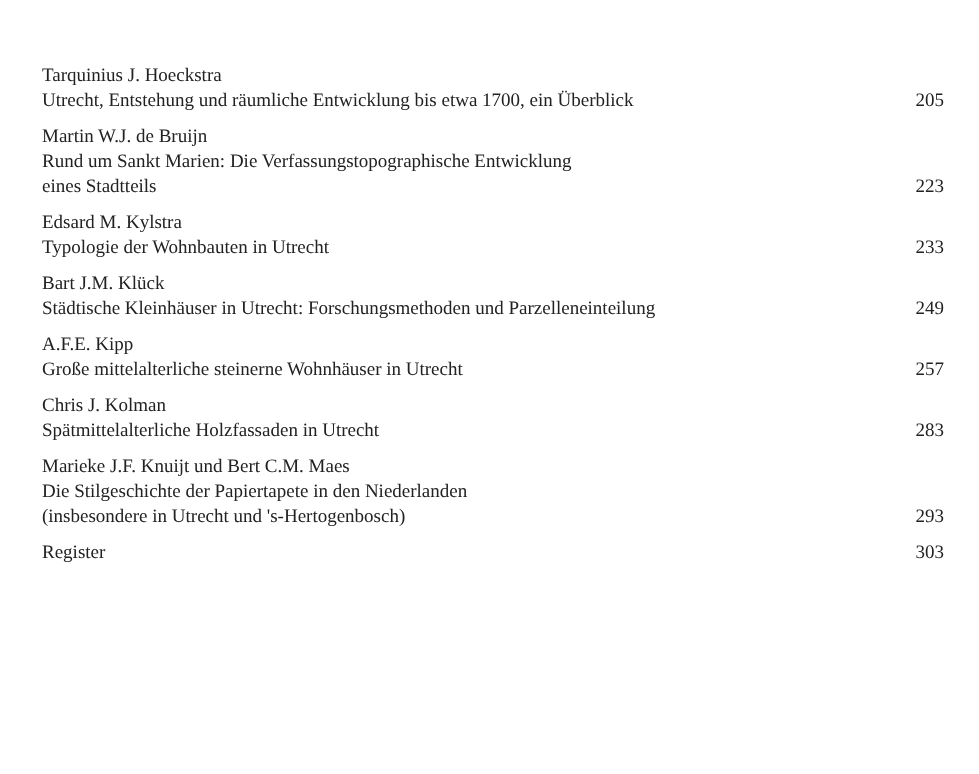Tarquinius J. Hoeckstra
Utrecht, Entstehung und räumliche Entwicklung bis etwa 1700, ein Überblick 205
Martin W.J. de Bruijn
Rund um Sankt Marien: Die Verfassungstopographische Entwicklung
eines Stadtteils 223
Edsard M. Kylstra
Typologie der Wohnbauten in Utrecht 233
Bart J.M. Klück
Städtische Kleinhäuser in Utrecht: Forschungsmethoden und Parzelleneinteilung 249
A.F.E. Kipp
Große mittelalterliche steinerne Wohnhäuser in Utrecht 257
Chris J. Kolman
Spätmittelalterliche Holzfassaden in Utrecht 283
Marieke J.F. Knuijt und Bert C.M. Maes
Die Stilgeschichte der Papiertapete in den Niederlanden
(insbesondere in Utrecht und 's-Hertogenbosch) 293
Register 303